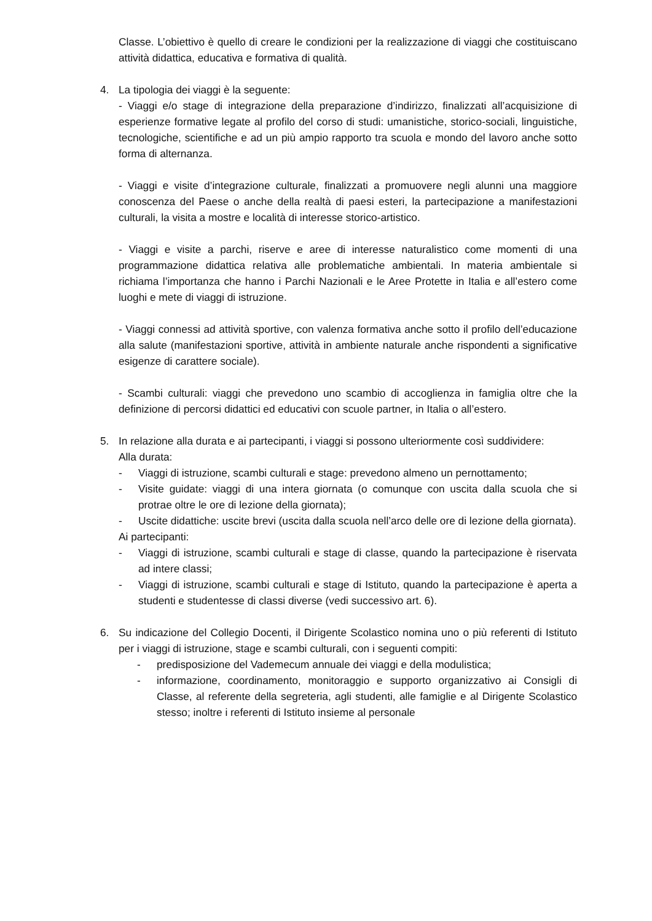Classe. L’obiettivo è quello di creare le condizioni per la realizzazione di viaggi che costituiscano attività didattica, educativa e formativa di qualità.
4. La tipologia dei viaggi è la seguente:
- Viaggi e/o stage di integrazione della preparazione d’indirizzo, finalizzati all’acquisizione di esperienze formative legate al profilo del corso di studi: umanistiche, storico-sociali, linguistiche, tecnologiche, scientifiche e ad un più ampio rapporto tra scuola e mondo del lavoro anche sotto forma di alternanza.
- Viaggi e visite d’integrazione culturale, finalizzati a promuovere negli alunni una maggiore conoscenza del Paese o anche della realtà di paesi esteri, la partecipazione a manifestazioni culturali, la visita a mostre e località di interesse storico-artistico.
- Viaggi e visite a parchi, riserve e aree di interesse naturalistico come momenti di una programmazione didattica relativa alle problematiche ambientali. In materia ambientale si richiama l’importanza che hanno i Parchi Nazionali e le Aree Protette in Italia e all’estero come luoghi e mete di viaggi di istruzione.
- Viaggi connessi ad attività sportive, con valenza formativa anche sotto il profilo dell’educazione alla salute (manifestazioni sportive, attività in ambiente naturale anche rispondenti a significative esigenze di carattere sociale).
- Scambi culturali: viaggi che prevedono uno scambio di accoglienza in famiglia oltre che la definizione di percorsi didattici ed educativi con scuole partner, in Italia o all’estero.
5. In relazione alla durata e ai partecipanti, i viaggi si possono ulteriormente così suddividere:
Alla durata:
- Viaggi di istruzione, scambi culturali e stage: prevedono almeno un pernottamento;
- Visite guidate: viaggi di una intera giornata (o comunque con uscita dalla scuola che si protrae oltre le ore di lezione della giornata);
- Uscite didattiche: uscite brevi (uscita dalla scuola nell’arco delle ore di lezione della giornata).
Ai partecipanti:
- Viaggi di istruzione, scambi culturali e stage di classe, quando la partecipazione è riservata ad intere classi;
- Viaggi di istruzione, scambi culturali e stage di Istituto, quando la partecipazione è aperta a studenti e studentesse di classi diverse (vedi successivo art. 6).
6. Su indicazione del Collegio Docenti, il Dirigente Scolastico nomina uno o più referenti di Istituto per i viaggi di istruzione, stage e scambi culturali, con i seguenti compiti:
- predisposizione del Vademecum annuale dei viaggi e della modulistica;
- informazione, coordinamento, monitoraggio e supporto organizzativo ai Consigli di Classe, al referente della segreteria, agli studenti, alle famiglie e al Dirigente Scolastico stesso; inoltre i referenti di Istituto insieme al personale